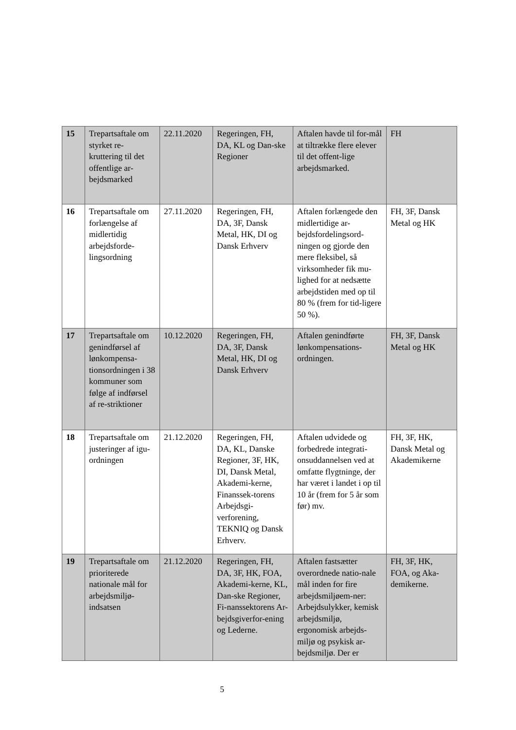| 15 | Trepartsaftale om styrket re-kruttering til det offentlige ar-bejdsmarked | 22.11.2020 | Regeringen, FH, DA, KL og Dan-ske Regioner | Aftalen havde til for-mål at tiltrække flere elever til det offent-lige arbejdsmarked. | FH |
| 16 | Trepartsaftale om forlængelse af midlertidig arbejdsforde-lingsordning | 27.11.2020 | Regeringen, FH, DA, 3F, Dansk Metal, HK, DI og Dansk Erhverv | Aftalen forlængede den midlertidige ar-bejdsfordelingsord-ningen og gjorde den mere fleksibel, så virksomheder fik mu-lighed for at nedsætte arbejdstiden med op til 80 % (frem for tid-ligere 50 %). | FH, 3F, Dansk Metal og HK |
| 17 | Trepartsaftale om genindførsel af lønkompensa-tionsordningen i 38 kommuner som følge af indførsel af re-striktioner | 10.12.2020 | Regeringen, FH, DA, 3F, Dansk Metal, HK, DI og Dansk Erhverv | Aftalen genindførte lønkompensations-ordningen. | FH, 3F, Dansk Metal og HK |
| 18 | Trepartsaftale om justeringer af igu-ordningen | 21.12.2020 | Regeringen, FH, DA, KL, Danske Regioner, 3F, HK, DI, Dansk Metal, Akademi-kerne, Finanssek-torens Arbejdsgi-verforening, TEKNIQ og Dansk Erhverv. | Aftalen udvidede og forbedrede integrati-onsuddannelsen ved at omfatte flygtninge, der har været i landet i op til 10 år (frem for 5 år som før) mv. | FH, 3F, HK, Dansk Metal og Akademikerne |
| 19 | Trepartsaftale om prioriterede nationale mål for arbejdsmiljø-indsatsen | 21.12.2020 | Regeringen, FH, DA, 3F, HK, FOA, Akademi-kerne, KL, Dan-ske Regioner, Fi-nanssektorens Ar-bejdsgiverfor-ening og Lederne. | Aftalen fastsætter overordnede natio-nale mål inden for fire arbejdsmiljøem-ner: Arbejdsulykker, kemisk arbejdsmiljø, ergonomisk arbejds-miljø og psykisk ar-bejdsmiljø. Der er | FH, 3F, HK, FOA, og Aka-demikerne. |
5